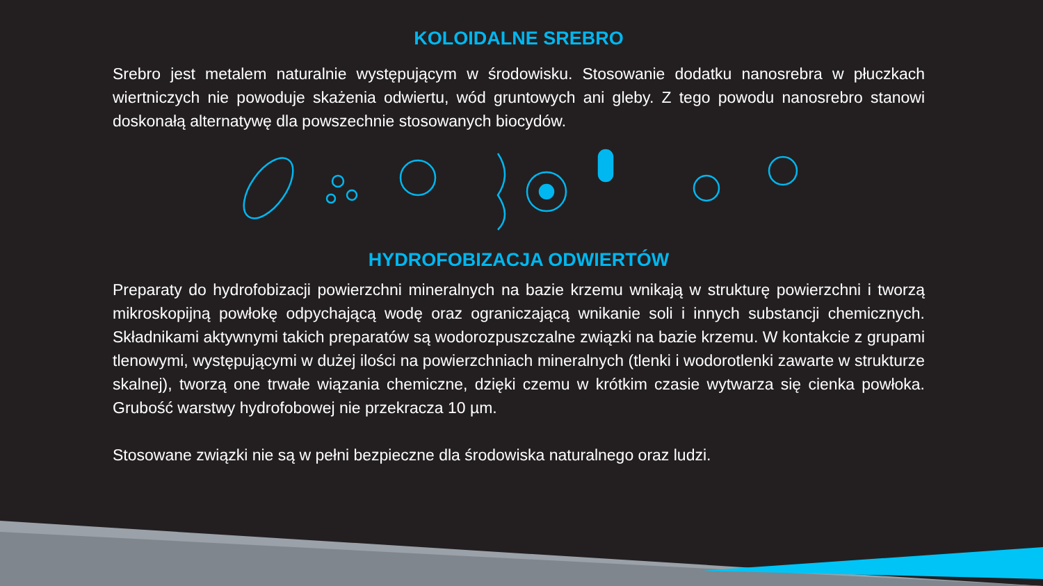KOLOIDALNE SREBRO
Srebro jest metalem naturalnie występującym w środowisku. Stosowanie dodatku nanosrebra w płuczkach wiertniczych nie powoduje skażenia odwiertu, wód gruntowych ani gleby. Z tego powodu nanosrebro stanowi doskonałą alternatywę dla powszechnie stosowanych biocydów.
HYDROFOBIZACJA ODWIERTÓW
Preparaty do hydrofobizacji powierzchni mineralnych na bazie krzemu wnikają w strukturę powierzchni i tworzą mikroskopijną powłokę odpychającą wodę oraz ograniczającą wnikanie soli i innych substancji chemicznych. Składnikami aktywnymi takich preparatów są wodorozpuszczalne związki na bazie krzemu. W kontakcie z grupami tlenowymi, występującymi w dużej ilości na powierzchniach mineralnych (tlenki i wodorotlenki zawarte w strukturze skalnej), tworzą one trwałe wiązania chemiczne, dzięki czemu w krótkim czasie wytwarza się cienka powłoka. Grubość warstwy hydrofobowej nie przekracza 10 µm.
Stosowane związki nie są w pełni bezpieczne dla środowiska naturalnego oraz ludzi.